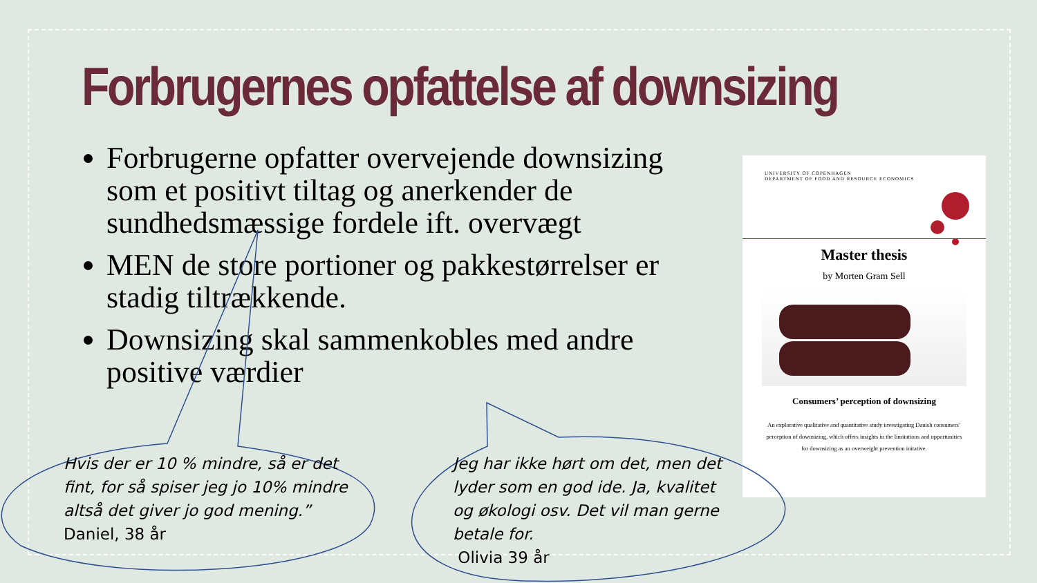Forbrugernes opfattelse af downsizing
Forbrugerne opfatter overvejende downsizing som et positivt tiltag og anerkender de sundhedsmæssige fordele ift. overvægt
MEN de store portioner og pakkestørrelser er stadig tiltrækkende.
Downsizing skal sammenkobles med andre positive værdier
UNIVERSITY OF COPENHAGEN
DEPARTMENT OF FOOD AND RESOURCE ECONOMICS
Master thesis
by Morten Gram Sell
Consumers’ perception of downsizing
An explorative qualitative and quantitative study investigating Danish consumers’ perception of downsizing, which offers insights in the limitations and opportunities for downsizing as an overweight prevention initative.
Hvis der er 10 % mindre, så er det fint, for så spiser jeg jo 10% mindre altså det giver jo god mening.”
Daniel, 38 år
Jeg har ikke hørt om det, men det lyder som en god ide. Ja, kvalitet og økologi osv. Det vil man gerne betale for.
Olivia 39 år